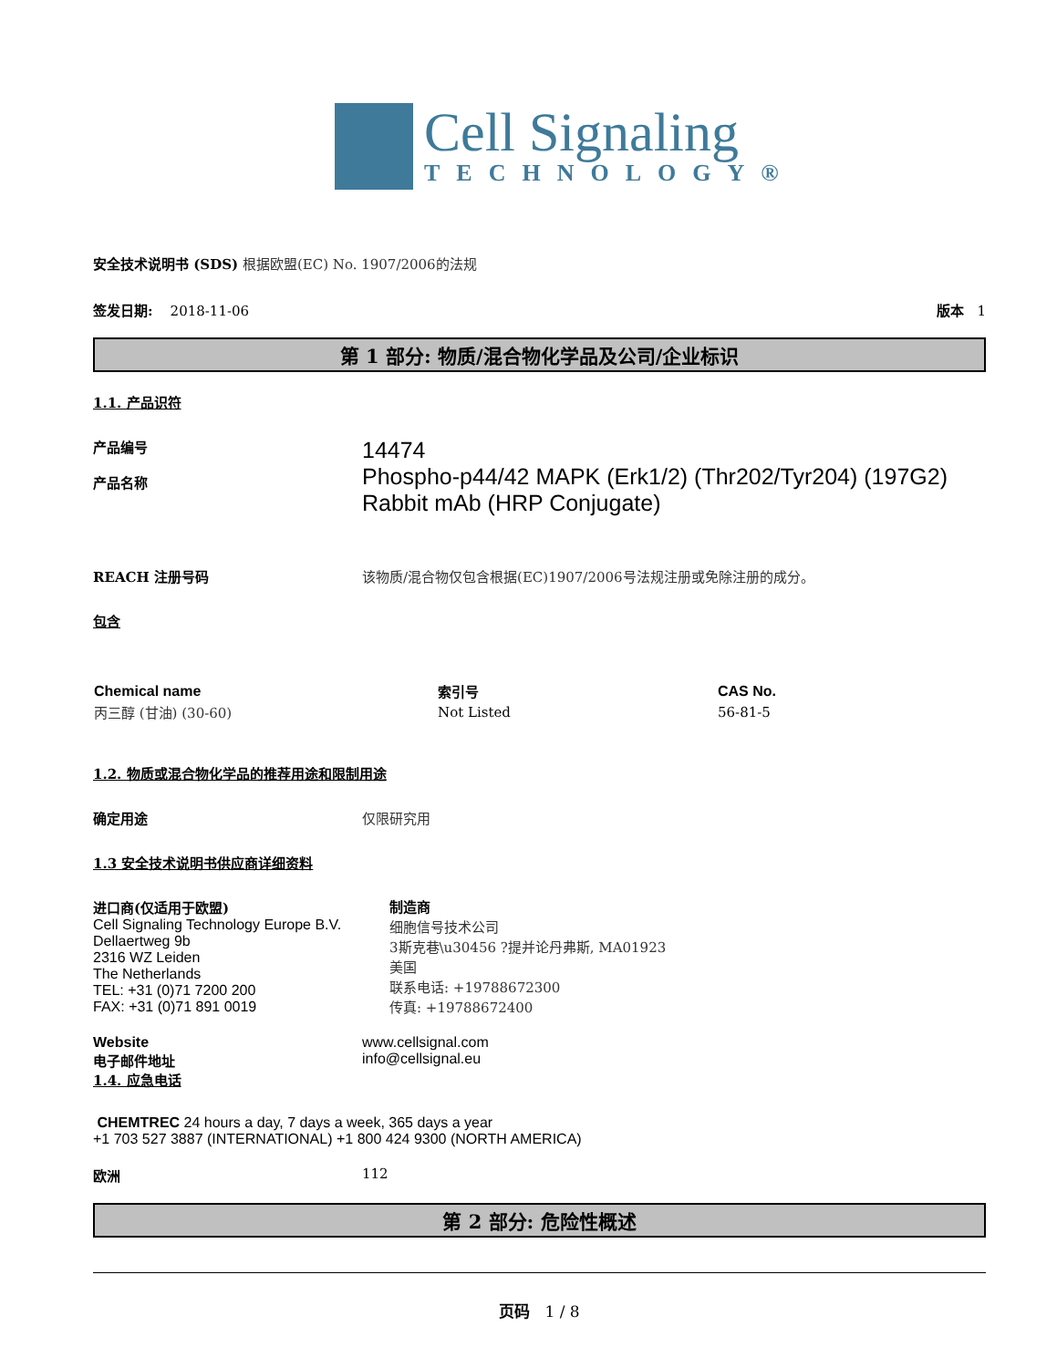Cell Signaling
TECHNOLOGY®
安全技术说明书 (SDS) 根据欧盟(EC) No. 1907/2006的法规
签发日期: 2018-11-06 版本 1
第 1 部分: 物质/混合物化学品及公司/企业标识
1.1. 产品识符
产品编号
产品名称
14474
Phospho-p44/42 MAPK (Erk1/2) (Thr202/Tyr204) (197G2) Rabbit mAb (HRP Conjugate)
REACH 注册号码 该物质/混合物仅包含根据(EC)1907/2006号法规注册或免除注册的成分。
包含
| Chemical name | 索引号 | CAS No. |
| --- | --- | --- |
| 丙三醇 (甘油) (30-60) | Not Listed | 56-81-5 |
1.2. 物质或混合物化学品的推荐用途和限制用途
确定用途 仅限研究用
1.3 安全技术说明书供应商详细资料
进口商(仅适用于欧盟)
Cell Signaling Technology Europe B.V.
Dellaertweg 9b
2316 WZ Leiden
The Netherlands
TEL: +31 (0)71 7200 200
FAX: +31 (0)71 891 0019
制造商
细胞信号技术公司
3斯克巷\u30456 ?提并论丹弗斯, MA01923
美国
联系电话: +19788672300
传真: +19788672400
Website
电子邮件地址
www.cellsignal.com
info@cellsignal.eu
1.4. 应急电话
CHEMTREC 24 hours a day, 7 days a week, 365 days a year
+1 703 527 3887 (INTERNATIONAL) +1 800 424 9300 (NORTH AMERICA)
欧洲 112
第 2 部分: 危险性概述
页码 1 / 8